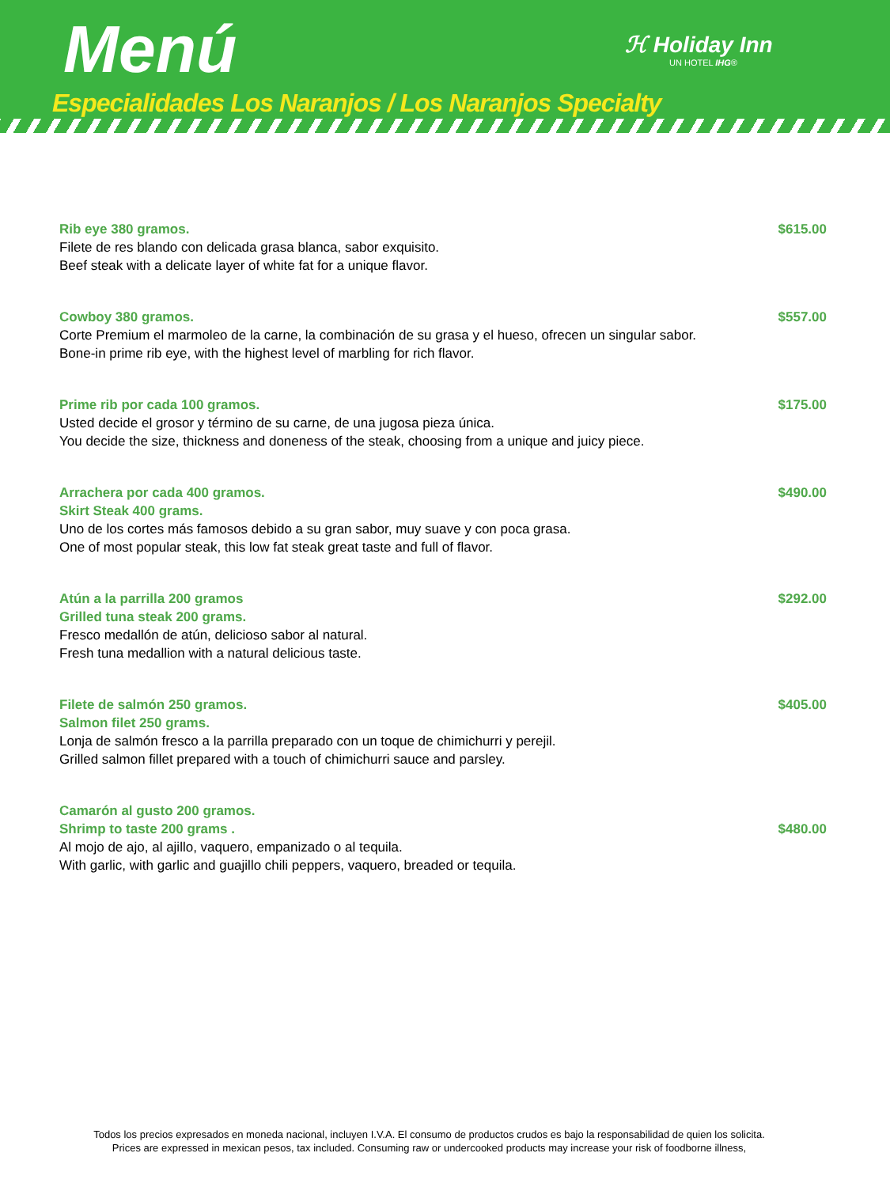Menú ℋ Holiday Inn
UN HOTEL IHG®
Especialidades Los Naranjos / Los Naranjos Specialty
Rib eye 380 gramos. $615.00
Filete de res blando con delicada grasa blanca, sabor exquisito.
Beef steak with a delicate layer of white fat for a unique flavor.
Cowboy 380 gramos. $557.00
Corte Premium el marmoleo de la carne, la combinación de su grasa y el hueso, ofrecen un singular sabor.
Bone-in prime rib eye, with the highest level of marbling for rich flavor.
Prime rib por cada 100 gramos. $175.00
Usted decide el grosor y término de su carne, de una jugosa pieza única.
You decide the size, thickness and doneness of the steak, choosing from a unique and juicy piece.
Arrachera por cada 400 gramos. $490.00
Skirt Steak 400 grams.
Uno de los cortes más famosos debido a su gran sabor, muy suave y con poca grasa.
One of most popular steak, this low fat steak great taste and full of flavor.
Atún a la parrilla 200 gramos $292.00
Grilled tuna steak 200 grams.
Fresco medallón de atún, delicioso sabor al natural.
Fresh tuna medallion with a natural delicious taste.
Filete de salmón 250 gramos. $405.00
Salmon filet 250 grams.
Lonja de salmón fresco a la parrilla preparado con un toque de chimichurri y perejil.
Grilled salmon fillet prepared with a touch of chimichurri sauce and parsley.
Camarón al gusto 200 gramos.
Shrimp to taste 200 grams . $480.00
Al mojo de ajo, al ajillo, vaquero, empanizado o al tequila.
With garlic, with garlic and guajillo chili peppers, vaquero, breaded or tequila.
Todos los precios expresados en moneda nacional, incluyen I.V.A. El consumo de productos crudos es bajo la responsabilidad de quien los solicita.
Prices are expressed in mexican pesos, tax included. Consuming raw or undercooked products may increase your risk of foodborne illness,